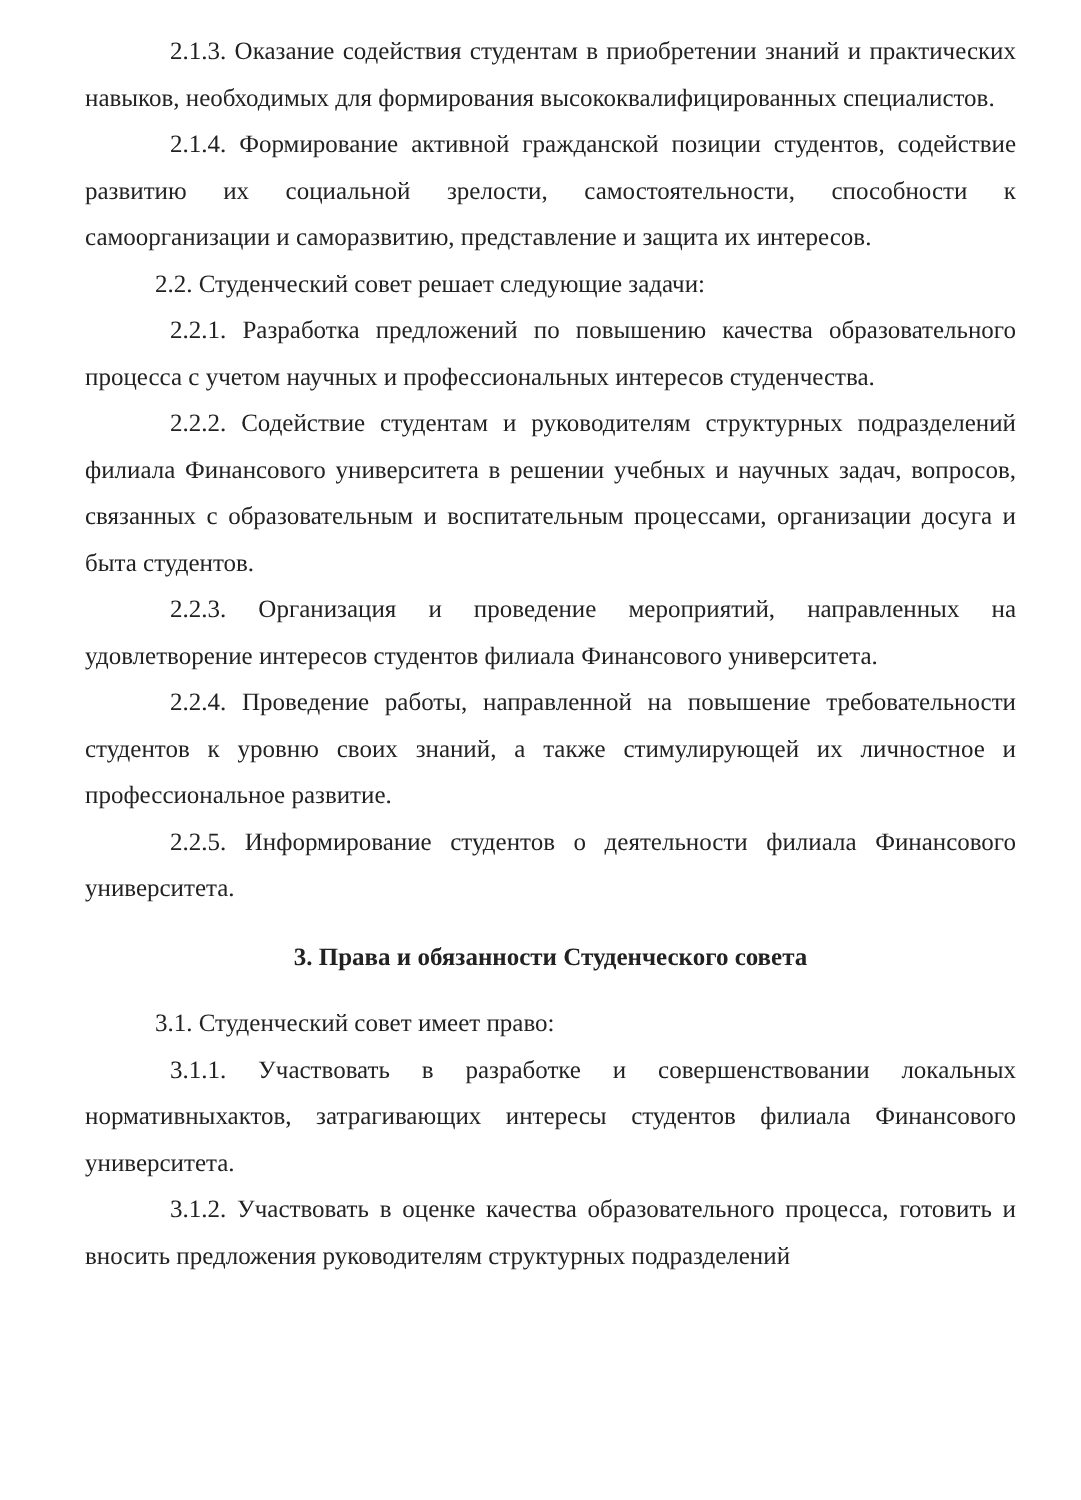2.1.3. Оказание содействия студентам в приобретении знаний и практических навыков, необходимых для формирования высококвалифицированных специалистов.
2.1.4. Формирование активной гражданской позиции студентов, содействие развитию их социальной зрелости, самостоятельности, способности к самоорганизации и саморазвитию, представление и защита их интересов.
2.2. Студенческий совет решает следующие задачи:
2.2.1. Разработка предложений по повышению качества образовательного процесса с учетом научных и профессиональных интересов студенчества.
2.2.2. Содействие студентам и руководителям структурных подразделений филиала Финансового университета в решении учебных и научных задач, вопросов, связанных с образовательным и воспитательным процессами, организации досуга и быта студентов.
2.2.3. Организация и проведение мероприятий, направленных на удовлетворение интересов студентов филиала Финансового университета.
2.2.4. Проведение работы, направленной на повышение требовательности студентов к уровню своих знаний, а также стимулирующей их личностное и профессиональное развитие.
2.2.5. Информирование студентов о деятельности филиала Финансового университета.
3. Права и обязанности Студенческого совета
3.1. Студенческий совет имеет право:
3.1.1. Участвовать в разработке и совершенствовании локальных нормативныхактов, затрагивающих интересы студентов филиала Финансового университета.
3.1.2. Участвовать в оценке качества образовательного процесса, готовить и вносить предложения руководителям структурных подразделений